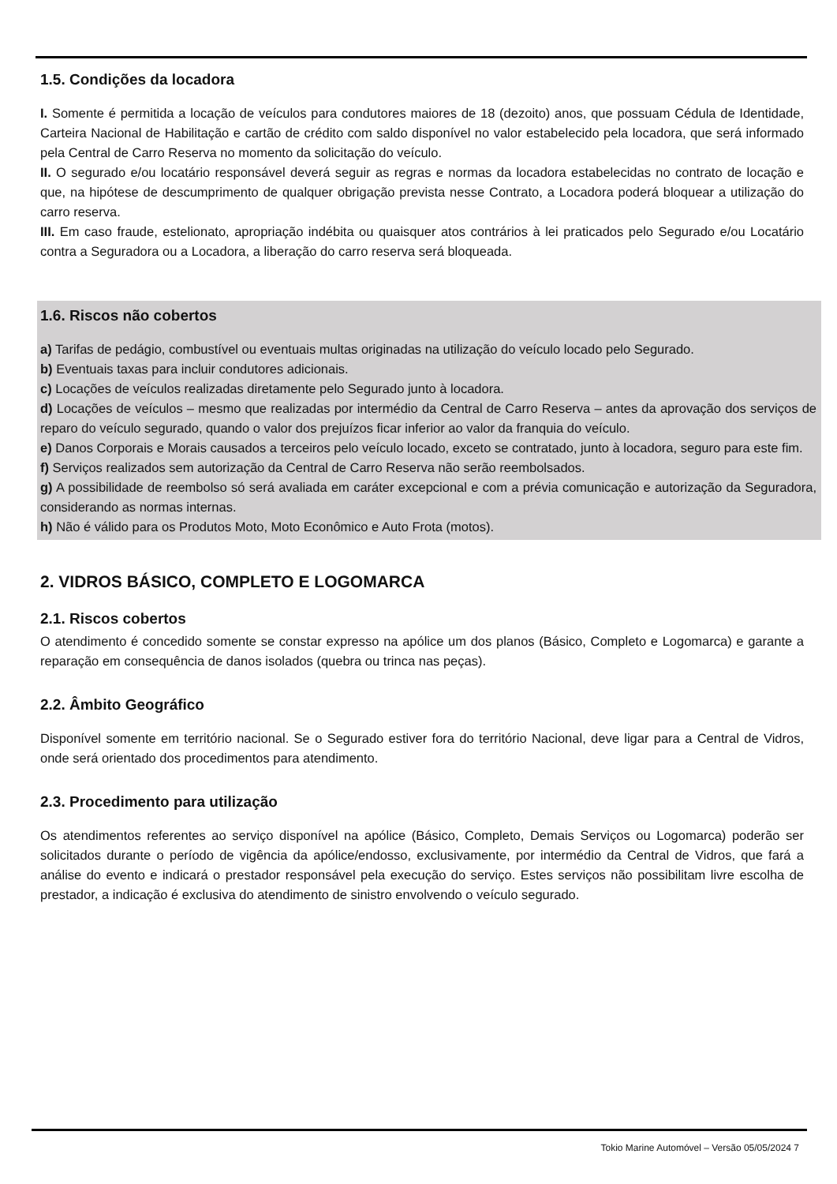1.5. Condições da locadora
I. Somente é permitida a locação de veículos para condutores maiores de 18 (dezoito) anos, que possuam Cédula de Identidade, Carteira Nacional de Habilitação e cartão de crédito com saldo disponível no valor estabelecido pela locadora, que será informado pela Central de Carro Reserva no momento da solicitação do veículo.
II. O segurado e/ou locatário responsável deverá seguir as regras e normas da locadora estabelecidas no contrato de locação e que, na hipótese de descumprimento de qualquer obrigação prevista nesse Contrato, a Locadora poderá bloquear a utilização do carro reserva.
III. Em caso fraude, estelionato, apropriação indébita ou quaisquer atos contrários à lei praticados pelo Segurado e/ou Locatário contra a Seguradora ou a Locadora, a liberação do carro reserva será bloqueada.
1.6. Riscos não cobertos
a) Tarifas de pedágio, combustível ou eventuais multas originadas na utilização do veículo locado pelo Segurado.
b) Eventuais taxas para incluir condutores adicionais.
c) Locações de veículos realizadas diretamente pelo Segurado junto à locadora.
d) Locações de veículos – mesmo que realizadas por intermédio da Central de Carro Reserva – antes da aprovação dos serviços de reparo do veículo segurado, quando o valor dos prejuízos ficar inferior ao valor da franquia do veículo.
e) Danos Corporais e Morais causados a terceiros pelo veículo locado, exceto se contratado, junto à locadora, seguro para este fim.
f) Serviços realizados sem autorização da Central de Carro Reserva não serão reembolsados.
g) A possibilidade de reembolso só será avaliada em caráter excepcional e com a prévia comunicação e autorização da Seguradora, considerando as normas internas.
h) Não é válido para os Produtos Moto, Moto Econômico e Auto Frota (motos).
2. VIDROS BÁSICO, COMPLETO E LOGOMARCA
2.1. Riscos cobertos
O atendimento é concedido somente se constar expresso na apólice um dos planos (Básico, Completo e Logomarca) e garante a reparação em consequência de danos isolados (quebra ou trinca nas peças).
2.2. Âmbito Geográfico
Disponível somente em território nacional. Se o Segurado estiver fora do território Nacional, deve ligar para a Central de Vidros, onde será orientado dos procedimentos para atendimento.
2.3. Procedimento para utilização
Os atendimentos referentes ao serviço disponível na apólice (Básico, Completo, Demais Serviços ou Logomarca) poderão ser solicitados durante o período de vigência da apólice/endosso, exclusivamente, por intermédio da Central de Vidros, que fará a análise do evento e indicará o prestador responsável pela execução do serviço. Estes serviços não possibilitam livre escolha de prestador, a indicação é exclusiva do atendimento de sinistro envolvendo o veículo segurado.
Tokio Marine Automóvel – Versão 05/05/2024 7